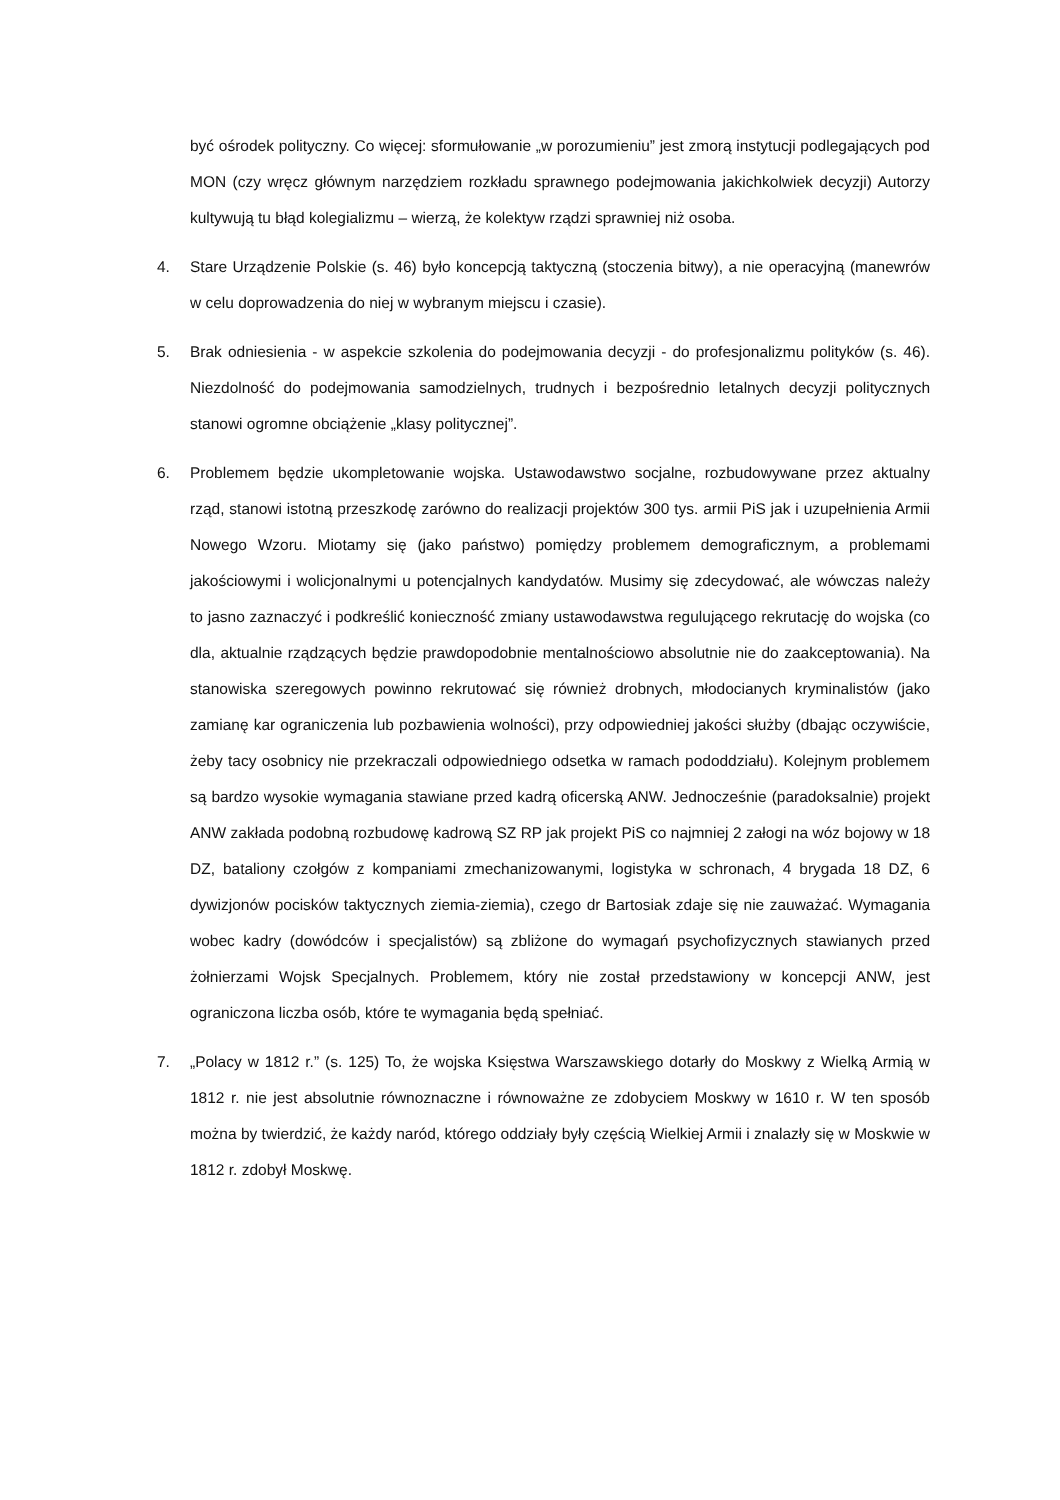być ośrodek polityczny. Co więcej: sformułowanie „w porozumieniu” jest zmorą instytucji podlegających pod MON (czy wręcz głównym narzędziem rozkładu sprawnego podejmowania jakichkolwiek decyzji) Autorzy kultywują tu błąd kolegializmu – wierzą, że kolektyw rządzi sprawniej niż osoba.
4. Stare Urządzenie Polskie (s. 46) było koncepcją taktyczną (stoczenia bitwy), a nie operacyjną (manewrów w celu doprowadzenia do niej w wybranym miejscu i czasie).
5. Brak odniesienia - w aspekcie szkolenia do podejmowania decyzji - do profesjonalizmu polityków (s. 46). Niezdolność do podejmowania samodzielnych, trudnych i bezpośrednio letalnych decyzji politycznych stanowi ogromne obciążenie „klasy politycznej”.
6. Problemem będzie ukompletowanie wojska. Ustawodawstwo socjalne, rozbudowywane przez aktualny rząd, stanowi istotną przeszkodę zarówno do realizacji projektów 300 tys. armii PiS jak i uzupełnienia Armii Nowego Wzoru. Miotamy się (jako państwo) pomiędzy problemem demograficznym, a problemami jakościowymi i wolicjonalnymi u potencjalnych kandydatów. Musimy się zdecydować, ale wówczas należy to jasno zaznaczyć i podkreślić konieczność zmiany ustawodawstwa regulującego rekrutację do wojska (co dla, aktualnie rządzących będzie prawdopodobnie mentalnościowo absolutnie nie do zaakceptowania). Na stanowiska szeregowych powinno rekrutować się również drobnych, młodocianych kryminalistów (jako zamianę kar ograniczenia lub pozbawienia wolności), przy odpowiedniej jakości służby (dbając oczywiście, żeby tacy osobnicy nie przekraczali odpowiedniego odsetka w ramach pododdziału). Kolejnym problemem są bardzo wysokie wymagania stawiane przed kadrą oficerską ANW. Jednocześnie (paradoksalnie) projekt ANW zakłada podobną rozbudowę kadrową SZ RP jak projekt PiS co najmniej 2 załogi na wóz bojowy w 18 DZ, bataliony czołgów z kompaniami zmechanizowanymi, logistyka w schronach, 4 brygada 18 DZ, 6 dywizjonów pocisków taktycznych ziemia-ziemia), czego dr Bartosiak zdaje się nie zauważać. Wymagania wobec kadry (dowódców i specjalistów) są zbliżone do wymagań psychofizycznych stawianych przed żołnierzami Wojsk Specjalnych. Problemem, który nie został przedstawiony w koncepcji ANW, jest ograniczona liczba osób, które te wymagania będą spełniać.
7. „Polacy w 1812 r.” (s. 125) To, że wojska Księstwa Warszawskiego dotarły do Moskwy z Wielką Armią w 1812 r. nie jest absolutnie równoznaczne i równoważne ze zdobyciem Moskwy w 1610 r. W ten sposób można by twierdzić, że każdy naród, którego oddziały były częścią Wielkiej Armii i znalazły się w Moskwie w 1812 r. zdobył Moskwę.